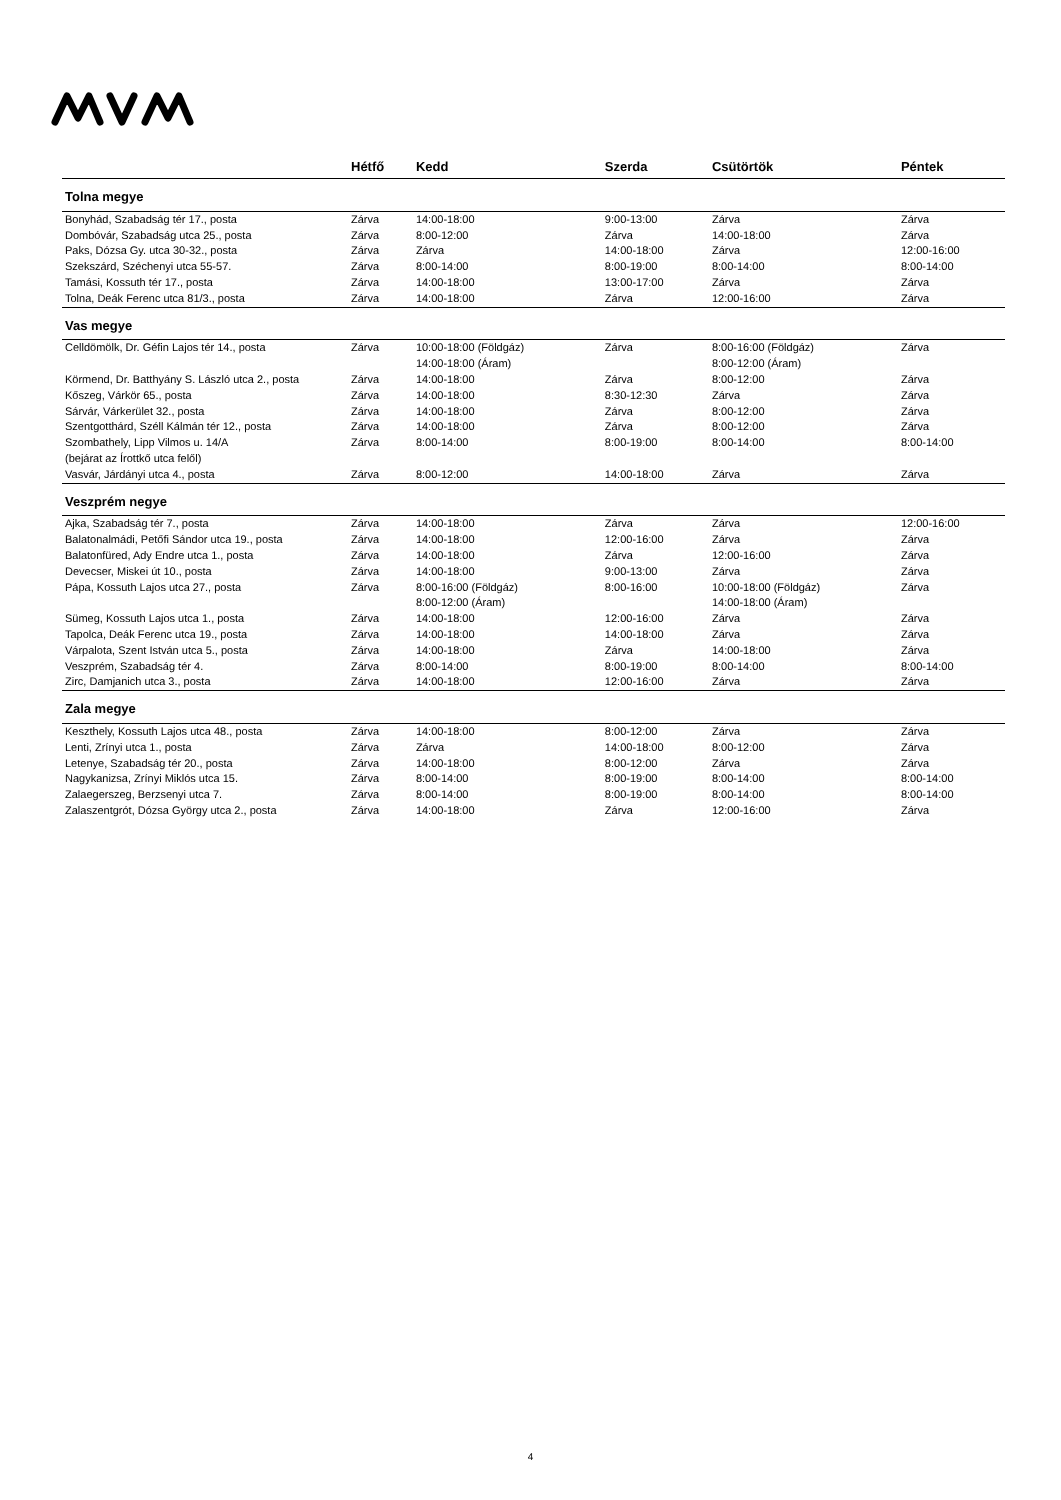| | Hétfő | Kedd | Szerda | Csütörtök | Péntek |
| --- | --- | --- | --- | --- | --- |
| Tolna megye | | | | | |
| Bonyhád, Szabadság tér 17., posta | Zárva | 14:00-18:00 | 9:00-13:00 | Zárva | Zárva |
| Dombóvár, Szabadság utca 25., posta | Zárva | 8:00-12:00 | Zárva | 14:00-18:00 | Zárva |
| Paks, Dózsa Gy. utca 30-32., posta | Zárva | Zárva | 14:00-18:00 | Zárva | 12:00-16:00 |
| Szekszárd, Széchenyi utca 55-57. | Zárva | 8:00-14:00 | 8:00-19:00 | 8:00-14:00 | 8:00-14:00 |
| Tamási, Kossuth tér 17., posta | Zárva | 14:00-18:00 | 13:00-17:00 | Zárva | Zárva |
| Tolna, Deák Ferenc utca 81/3., posta | Zárva | 14:00-18:00 | Zárva | 12:00-16:00 | Zárva |
| Vas megye | | | | | |
| Celldömölk, Dr. Géfin Lajos tér 14., posta | Zárva | 10:00-18:00 (Földgáz) 14:00-18:00 (Áram) | Zárva | 8:00-16:00 (Földgáz) 8:00-12:00 (Áram) | Zárva |
| Körmend, Dr. Batthyány S. László utca 2., posta | Zárva | 14:00-18:00 | Zárva | 8:00-12:00 | Zárva |
| Kőszeg, Várkör 65., posta | Zárva | 14:00-18:00 | 8:30-12:30 | Zárva | Zárva |
| Sárvár, Várkerület 32., posta | Zárva | 14:00-18:00 | Zárva | 8:00-12:00 | Zárva |
| Szentgotthárd, Széll Kálmán tér 12., posta | Zárva | 14:00-18:00 | Zárva | 8:00-12:00 | Zárva |
| Szombathely, Lipp Vilmos u. 14/A (bejárat az Írottkő utca felől) | Zárva | 8:00-14:00 | 8:00-19:00 | 8:00-14:00 | 8:00-14:00 |
| Vasvár, Járdányi utca 4., posta | Zárva | 8:00-12:00 | 14:00-18:00 | Zárva | Zárva |
| Veszprém negye | | | | | |
| Ajka, Szabadság tér 7., posta | Zárva | 14:00-18:00 | Zárva | Zárva | 12:00-16:00 |
| Balatonalmádi, Petőfi Sándor utca 19., posta | Zárva | 14:00-18:00 | 12:00-16:00 | Zárva | Zárva |
| Balatonfüred, Ady Endre utca 1., posta | Zárva | 14:00-18:00 | Zárva | 12:00-16:00 | Zárva |
| Devecser, Miskei út 10., posta | Zárva | 14:00-18:00 | 9:00-13:00 | Zárva | Zárva |
| Pápa, Kossuth Lajos utca 27., posta | Zárva | 8:00-16:00 (Földgáz) 8:00-12:00 (Áram) | 8:00-16:00 | 10:00-18:00 (Földgáz) 14:00-18:00 (Áram) | Zárva |
| Sümeg, Kossuth Lajos utca 1., posta | Zárva | 14:00-18:00 | 12:00-16:00 | Zárva | Zárva |
| Tapolca, Deák Ferenc utca 19., posta | Zárva | 14:00-18:00 | 14:00-18:00 | Zárva | Zárva |
| Várpalota, Szent István utca 5., posta | Zárva | 14:00-18:00 | Zárva | 14:00-18:00 | Zárva |
| Veszprém, Szabadság tér 4. | Zárva | 8:00-14:00 | 8:00-19:00 | 8:00-14:00 | 8:00-14:00 |
| Zirc, Damjanich utca 3., posta | Zárva | 14:00-18:00 | 12:00-16:00 | Zárva | Zárva |
| Zala megye | | | | | |
| Keszthely, Kossuth Lajos utca 48., posta | Zárva | 14:00-18:00 | 8:00-12:00 | Zárva | Zárva |
| Lenti, Zrínyi utca 1., posta | Zárva | Zárva | 14:00-18:00 | 8:00-12:00 | Zárva |
| Letenye, Szabadság tér 20., posta | Zárva | 14:00-18:00 | 8:00-12:00 | Zárva | Zárva |
| Nagykanizsa, Zrínyi Miklós utca 15. | Zárva | 8:00-14:00 | 8:00-19:00 | 8:00-14:00 | 8:00-14:00 |
| Zalaegerszeg, Berzsenyi utca 7. | Zárva | 8:00-14:00 | 8:00-19:00 | 8:00-14:00 | 8:00-14:00 |
| Zalaszentgrót, Dózsa György utca 2., posta | Zárva | 14:00-18:00 | Zárva | 12:00-16:00 | Zárva |
4